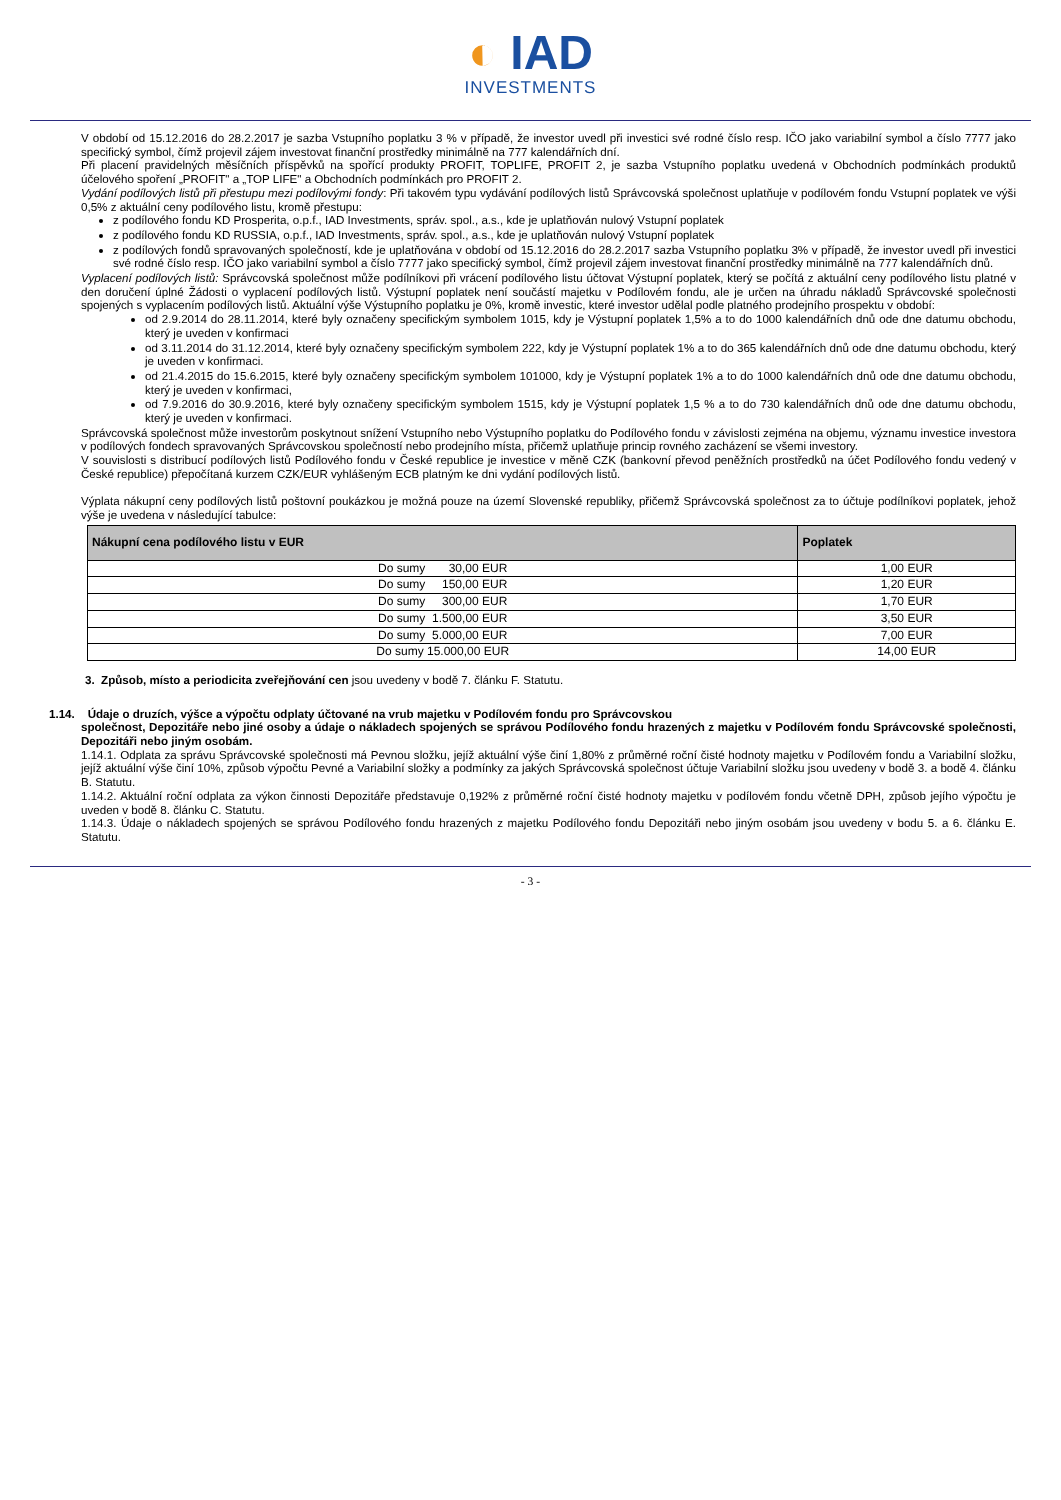◐ IAD
INVESTMENTS
V období od 15.12.2016 do 28.2.2017 je sazba Vstupního poplatku 3 % v případě, že investor uvedl při investici své rodné číslo resp. IČO jako variabilní symbol a číslo 7777 jako specifický symbol, čímž projevil zájem investovat finanční prostředky minimálně na 777 kalendářních dní.
Při placení pravidelných měsíčních příspěvků na spořící produkty PROFIT, TOPLIFE, PROFIT 2, je sazba Vstupního poplatku uvedená v Obchodních podmínkách produktů účelového spoření „PROFIT" a „TOP LIFE" a Obchodních podmínkách pro PROFIT 2.
Vydání podílových listů při přestupu mezi podílovými fondy: Při takovém typu vydávání podílových listů Správcovská společnost uplatňuje v podílovém fondu Vstupní poplatek ve výši 0,5% z aktuální ceny podílového listu, kromě přestupu:
z podílového fondu KD Prosperita, o.p.f., IAD Investments, správ. spol., a.s., kde je uplatňován nulový Vstupní poplatek
z podílového fondu KD RUSSIA, o.p.f., IAD Investments, správ. spol., a.s., kde je uplatňován nulový Vstupní poplatek
z podílových fondů spravovaných společností, kde je uplatňována v období od 15.12.2016 do 28.2.2017 sazba Vstupního poplatku 3% v případě, že investor uvedl při investici své rodné číslo resp. IČO jako variabilní symbol a číslo 7777 jako specifický symbol, čímž projevil zájem investovat finanční prostředky minimálně na 777 kalendářních dnů.
Vyplacení podílových listů: Správcovská společnost může podílníkovi při vrácení podílového listu účtovat Výstupní poplatek, který se počítá z aktuální ceny podílového listu platné v den doručení úplné Žádosti o vyplacení podílových listů. Výstupní poplatek není součástí majetku v Podílovém fondu, ale je určen na úhradu nákladů Správcovské společnosti spojených s vyplacením podílových listů. Aktuální výše Výstupního poplatku je 0%, kromě investic, které investor udělal podle platného prodejního prospektu v období:
od 2.9.2014 do 28.11.2014, které byly označeny specifickým symbolem 1015, kdy je Výstupní poplatek 1,5% a to do 1000 kalendářních dnů ode dne datumu obchodu, který je uveden v konfirmaci
od 3.11.2014 do 31.12.2014, které byly označeny specifickým symbolem 222, kdy je Výstupní poplatek 1% a to do 365 kalendářních dnů ode dne datumu obchodu, který je uveden v konfirmaci.
od 21.4.2015 do 15.6.2015, které byly označeny specifickým symbolem 101000, kdy je Výstupní poplatek 1% a to do 1000 kalendářních dnů ode dne datumu obchodu, který je uveden v konfirmaci,
od 7.9.2016 do 30.9.2016, které byly označeny specifickým symbolem 1515, kdy je Výstupní poplatek 1,5 % a to do 730 kalendářních dnů ode dne datumu obchodu, který je uveden v konfirmaci.
Správcovská společnost může investorům poskytnout snížení Vstupního nebo Výstupního poplatku do Podílového fondu v závislosti zejména na objemu, významu investice investora v podílových fondech spravovaných Správcovskou společností nebo prodejního místa, přičemž uplatňuje princip rovného zacházení se všemi investory.
V souvislosti s distribucí podílových listů Podílového fondu v České republice je investice v měně CZK (bankovní převod peněžních prostředků na účet Podílového fondu vedený v České republice) přepočítaná kurzem CZK/EUR vyhlášeným ECB platným ke dni vydání podílových listů.
Výplata nákupní ceny podílových listů poštovní poukázkou je možná pouze na území Slovenské republiky, přičemž Správcovská společnost za to účtuje podílníkovi poplatek, jehož výše je uvedena v následující tabulce:
| Nákupní cena podílového listu v EUR | Poplatek |
| --- | --- |
| Do sumy 30,00 EUR | 1,00 EUR |
| Do sumy 150,00 EUR | 1,20 EUR |
| Do sumy 300,00 EUR | 1,70 EUR |
| Do sumy 1.500,00 EUR | 3,50 EUR |
| Do sumy 5.000,00 EUR | 7,00 EUR |
| Do sumy 15.000,00 EUR | 14,00 EUR |
3. Způsob, místo a periodicita zveřejňování cen jsou uvedeny v bodě 7. článku F. Statutu.
1.14. Údaje o druzích, výšce a výpočtu odplaty účtované na vrub majetku v Podílovém fondu pro Správcovskou
společnost, Depozitáře nebo jiné osoby a údaje o nákladech spojených se správou Podílového fondu hrazených z majetku v Podílovém fondu Správcovské společnosti, Depozitáři nebo jiným osobám.
1.14.1. Odplata za správu Správcovské společnosti má Pevnou složku, jejíž aktuální výše činí 1,80% z průměrné roční čisté hodnoty majetku v Podílovém fondu a Variabilní složku, jejíž aktuální výše činí 10%, způsob výpočtu Pevné a Variabilní složky a podmínky za jakých Správcovská společnost účtuje Variabilní složku jsou uvedeny v bodě 3. a bodě 4. článku B. Statutu.
1.14.2. Aktuální roční odplata za výkon činnosti Depozitáře představuje 0,192% z průměrné roční čisté hodnoty majetku v podílovém fondu včetně DPH, způsob jejího výpočtu je uveden v bodě 8. článku C. Statutu.
1.14.3. Údaje o nákladech spojených se správou Podílového fondu hrazených z majetku Podílového fondu Depozitáři nebo jiným osobám jsou uvedeny v bodu 5. a 6. článku E. Statutu.
- 3 -